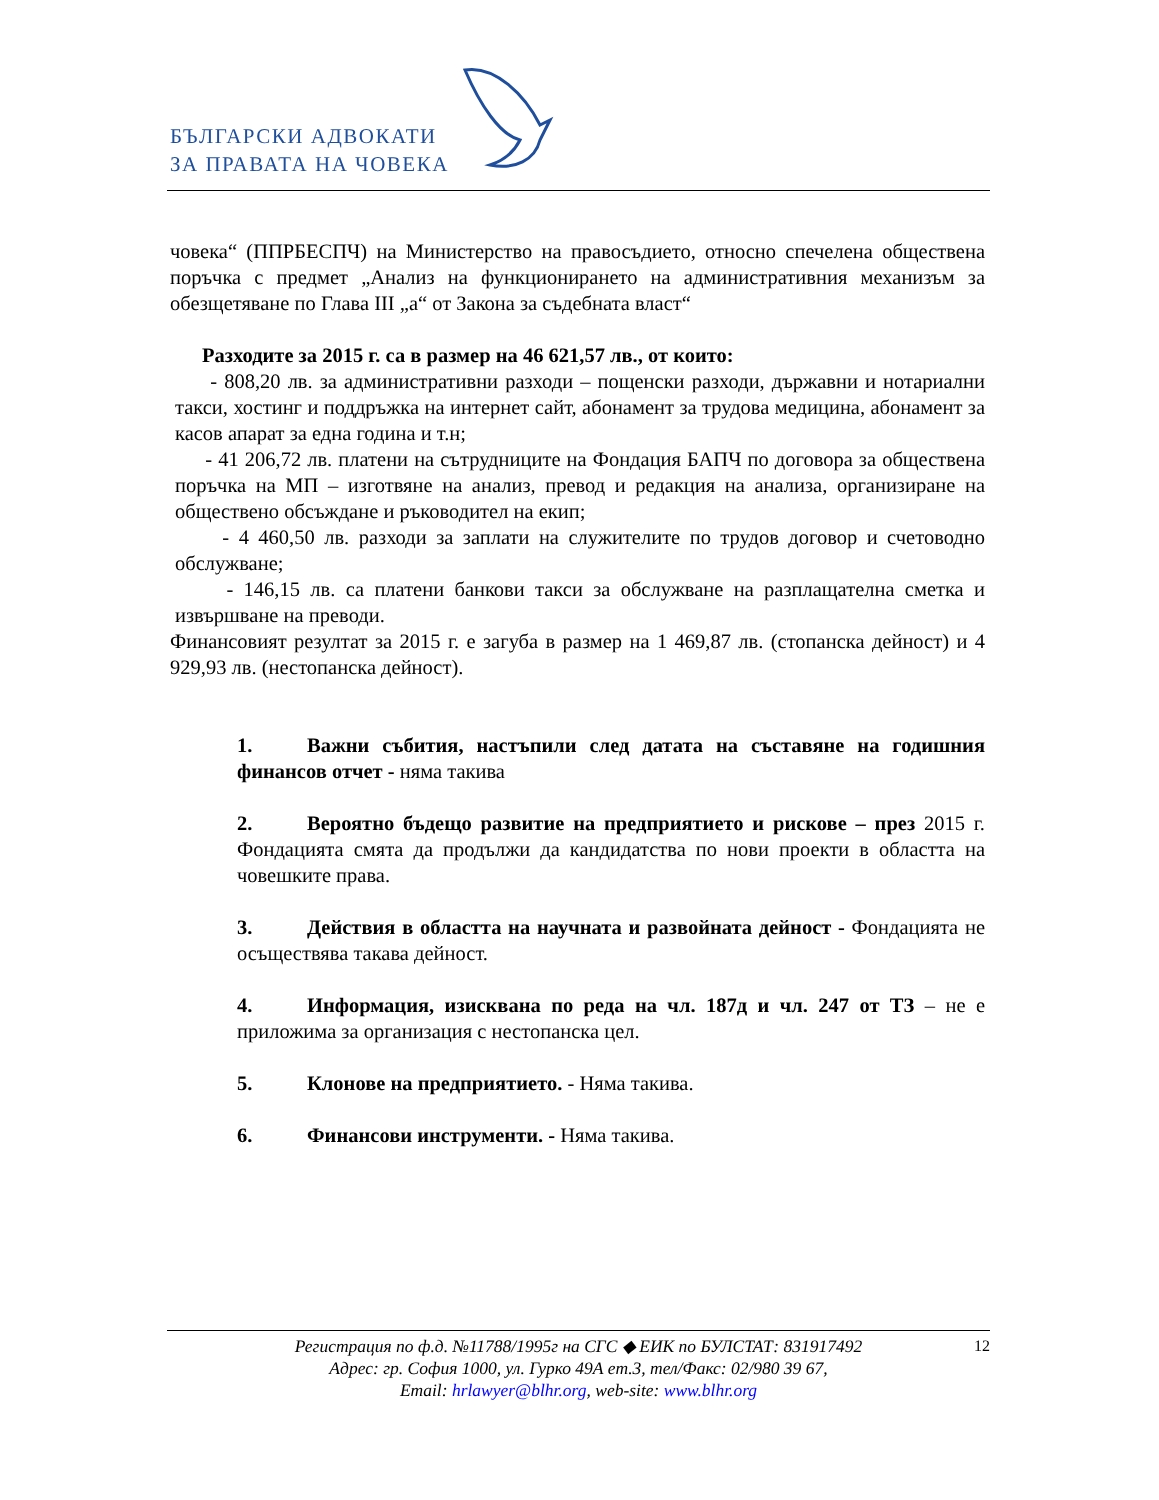БЪЛГАРСКИ АДВОКАТИ
ЗА ПРАВАТА НА ЧОВЕКА
човека“ (ППРБЕСПЧ) на Министерство на правосъдието, относно спечелена обществена поръчка с предмет „Анализ на функционирането на административния механизъм за обезщетяване по Глава III „а“ от Закона за съдебната власт“
Разходите за 2015 г. са в размер на 46 621,57 лв., от които:
- 808,20 лв. за административни разходи – пощенски разходи, държавни и нотариални такси, хостинг и поддръжка на интернет сайт, абонамент за трудова медицина, абонамент за касов апарат за една година и т.н;
- 41 206,72 лв. платени на сътрудниците на Фондация БАПЧ по договора за обществена поръчка на МП – изготвяне на анализ, превод и редакция на анализа, организиране на обществено обсъждане и ръководител на екип;
- 4 460,50 лв. разходи за заплати на служителите по трудов договор и счетоводно обслужване;
- 146,15 лв. са платени банкови такси за обслужване на разплащателна сметка и извършване на преводи.
Финансовият резултат за 2015 г. е загуба в размер на 1 469,87 лв. (стопанска дейност) и 4 929,93 лв. (нестопанска дейност).
1. Важни събития, настъпили след датата на съставяне на годишния финансов отчет - няма такива
2. Вероятно бъдещо развитие на предприятието и рискове – през 2015 г. Фондацията смята да продължи да кандидатства по нови проекти в областта на човешките права.
3. Действия в областта на научната и развойната дейност - Фондацията не осъществява такава дейност.
4. Информация, изисквана по реда на чл. 187д и чл. 247 от ТЗ – не е приложима за организация с нестопанска цел.
5. Клонове на предприятието. - Няма такива.
6. Финансови инструменти. - Няма такива.
12 Регистрация по ф.д. №11788/1995г на СГС ◆ ЕИК по БУЛСТАТ: 831917492
Адрес: гр. София 1000, ул. Гурко 49А ет.3, тел/Факс: 02/980 39 67,
Email: hrlawyer@blhr.org, web-site: www.blhr.org